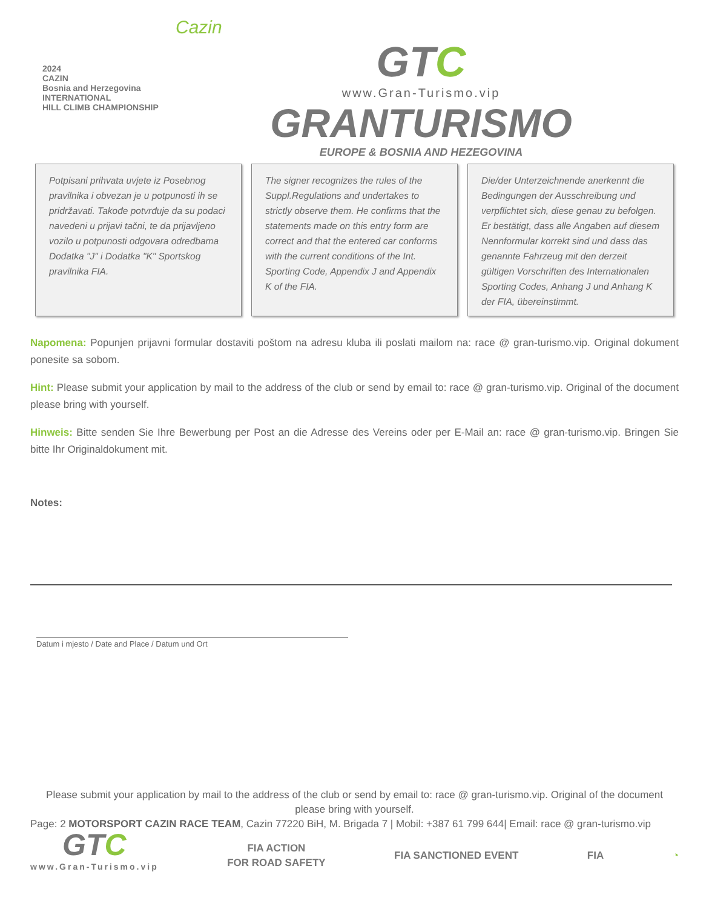2024
CAZIN
Bosnia and Herzegovina
INTERNATIONAL
HILL CLIMB CHAMPIONSHIP
Cazin
GTC
www.Gran-Turismo.vip
GRANTURISMO
EUROPE & BOSNIA AND HEZEGOVINA
Potpisani prihvata uvjete iz Posebnog pravilnika i obvezan je u potpunosti ih se pridržavati. Takođe potvrđuje da su podaci navedeni u prijavi tačni, te da prijavljeno vozilo u potpunosti odgovara odredbama Dodatka "J" i Dodatka "K" Sportskog pravilnika FIA.
The signer recognizes the rules of the Suppl.Regulations and undertakes to strictly observe them. He confirms that the statements made on this entry form are correct and that the entered car conforms with the current conditions of the Int. Sporting Code, Appendix J and Appendix K of the FIA.
Die/der Unterzeichnende anerkennt die Bedingungen der Ausschreibung und verpflichtet sich, diese genau zu befolgen. Er bestätigt, dass alle Angaben auf diesem Nennformular korrekt sind und dass das genannte Fahrzeug mit den derzeit gültigen Vorschriften des Internationalen Sporting Codes, Anhang J und Anhang K der FIA, übereinstimmt.
Napomena: Popunjen prijavni formular dostaviti poštom na adresu kluba ili poslati mailom na: race @ gran-turismo.vip. Original dokument ponesite sa sobom.
Hint: Please submit your application by mail to the address of the club or send by email to: race @ gran-turismo.vip. Original of the document please bring with yourself.
Hinweis: Bitte senden Sie Ihre Bewerbung per Post an die Adresse des Vereins oder per E-Mail an: race @ gran-turismo.vip. Bringen Sie bitte Ihr Originaldokument mit.
Notes:
Datum i mjesto / Date and Place / Datum und Ort
Please submit your application by mail to the address of the club or send by email to: race @ gran-turismo.vip. Original of the document please bring with yourself.
Page: 2 MOTORSPORT CAZIN RACE TEAM, Cazin 77220 BiH, M. Brigada 7 | Mobil: +387 61 799 644| Email: race @ gran-turismo.vip
GTC
www.Gran-Turismo.vip
FIA ACTION
FOR ROAD SAFETY
FIA SANCTIONED EVENT FIA ◔